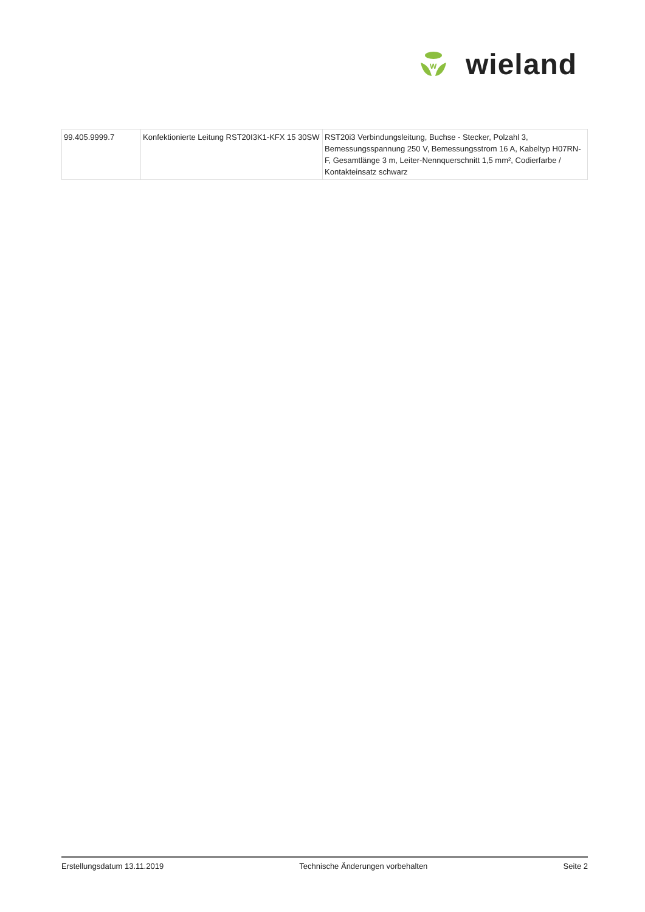W
wieland
| 99.405.9999.7 | Konfektionierte Leitung RST20I3K1-KFX 15 30SW | RST20i3 Verbindungsleitung, Buchse - Stecker, Polzahl 3, Bemessungsspannung 250 V, Bemessungsstrom 16 A, Kabeltyp H07RN-F, Gesamtlänge 3 m, Leiter-Nennquerschnitt 1,5 mm², Codierfarbe / Kontakteinsatz schwarz |
Erstellungsdatum 13.11.2019 Technische Änderungen vorbehalten Seite 2